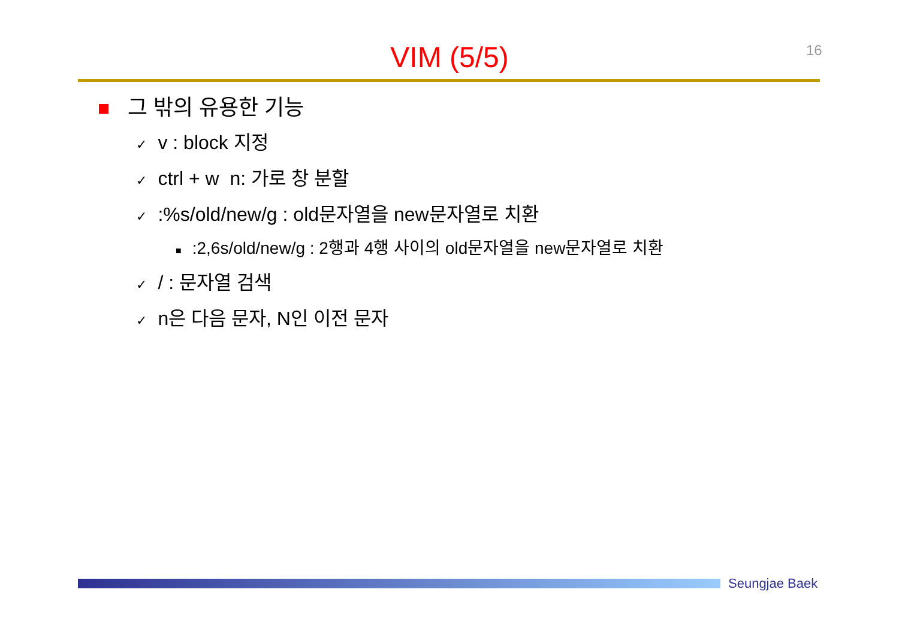16
VIM (5/5)
그 밖의 유용한 기능
✓ v : block 지정
✓ ctrl + w n: 가로 창 분할
✓:%s/old/new/g : old문자열을 new문자열로 치환
■:2,6s/old/new/g : 2행과 4행 사이의 old문자열을 new문자열로 치환
✓ / : 문자열 검색
✓ n은 다음 문자, N인 이전 문자
Seungjae Baek